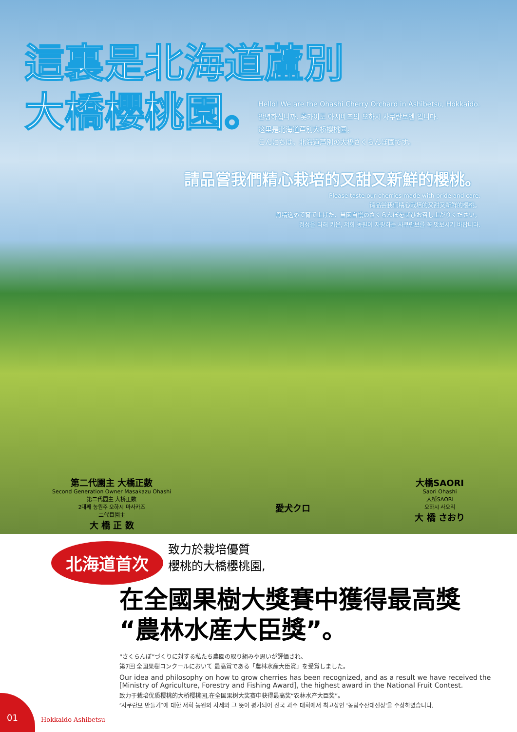這裏是北海道蘆別
大橋櫻桃園。
Hello! We are the Ohashi Cherry Orchard in Ashibetsu, Hokkaido.
안녕하십니까. 홋카이도 아시베츠의 오하시 사쿠란보엔 입니다.
这里是北海道芦別大桥樱桃园。
こんにちは。北海道芦別の大橋さくらんぼ園です。
請品嘗我們精心栽培的又甜又新鮮的櫻桃。
Please taste our cherries made with pride and care.
请品尝我们精心栽培的又甜又新鲜的樱桃。
丹精込めて育て上げた、当園自慢のさくらんぼをぜひお召し上がりください。
정성을 다해 키운, 저희 농원이 자랑하는 사쿠란보를 꼭 맛보시기 바랍니다.
第二代園主 大橋正數
Second Generation Owner Masakazu Ohashi
第二代园主 大桥正数
2대째 농원주 오하시 마사카즈
二代目園主
大 橋 正 数
愛犬クロ 大橋SAORI
Saori Ohashi
大桥SAORI
오하시 사오리
大 橋 さおり
北海道首次 致力於栽培優質
櫻桃的大橋櫻桃園,
在全國果樹大獎賽中獲得最高獎
“農林水産大臣獎”。
“さくらんぼ”づくりに対する私たち農園の取り組みや思いが評価され、
第7回 全国果樹コンクールにおいて 最高賞である「農林水産大臣賞」を受賞しました。
Our idea and philosophy on how to grow cherries has been recognized, and as a result we have received the [Ministry of Agriculture, Forestry and Fishing Award], the highest award in the National Fruit Contest.
致力于栽培优质樱桃的大桥樱桃园,在全国果树大奖赛中获得最高奖“农林水产大臣奖”。
″사쿠란보 만들기″에 대한 저희 농원의 자세와 그 뜻이 평가되어 전국 과수 대회에서 최고상인 '농림수산대신상'을 수상하였습니다.
01
Hokkaido Ashibetsu